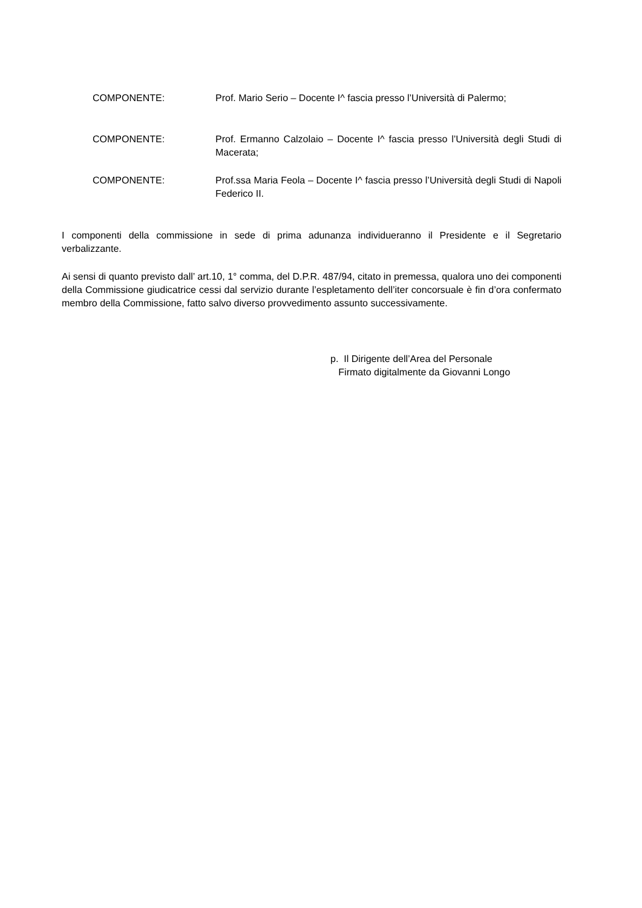COMPONENTE: Prof. Mario Serio – Docente I^ fascia presso l’Università di Palermo;
COMPONENTE: Prof. Ermanno Calzolaio – Docente I^ fascia presso l’Università degli Studi di Macerata;
COMPONENTE: Prof.ssa Maria Feola – Docente I^ fascia presso l’Università degli Studi di Napoli Federico II.
I componenti della commissione in sede di prima adunanza individueranno il Presidente e il Segretario verbalizzante.
Ai sensi di quanto previsto dall’ art.10, 1° comma, del D.P.R. 487/94, citato in premessa, qualora uno dei componenti della Commissione giudicatrice cessi dal servizio durante l’espletamento dell’iter concorsuale è fin d’ora confermato membro della Commissione, fatto salvo diverso provvedimento assunto successivamente.
p. Il Dirigente dell’Area del Personale
Firmato digitalmente da Giovanni Longo